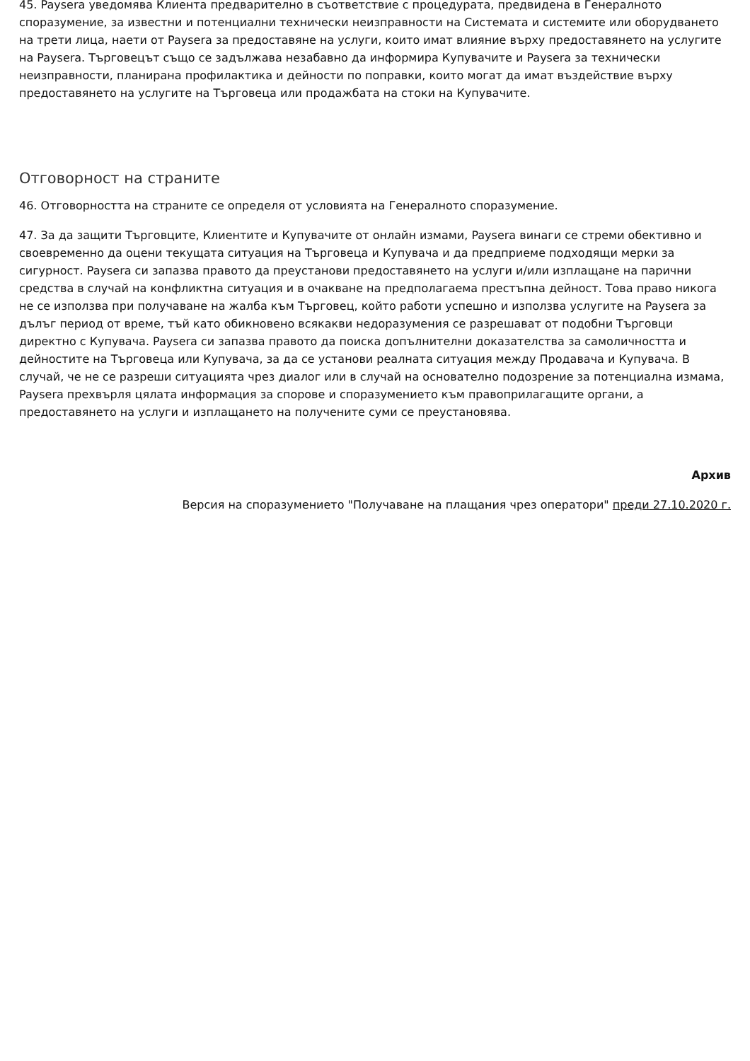45. Paysera уведомява Клиента предварително в съответствие с процедурата, предвидена в Генералното споразумение, за известни и потенциални технически неизправности на Системата и системите или оборудването на трети лица, наети от Paysera за предоставяне на услуги, които имат влияние върху предоставянето на услугите на Paysera. Търговецът също се задължава незабавно да информира Купувачите и Paysera за технически неизправности, планирана профилактика и дейности по поправки, които могат да имат въздействие върху предоставянето на услугите на Търговеца или продажбата на стоки на Купувачите.
Отговорност на страните
46. Отговорността на страните се определя от условията на Генералното споразумение.
47. За да защити Търговците, Клиентите и Купувачите от онлайн измами, Paysera винаги се стреми обективно и своевременно да оцени текущата ситуация на Търговеца и Купувача и да предприеме подходящи мерки за сигурност. Paysera си запазва правото да преустанови предоставянето на услуги и/или изплащане на парични средства в случай на конфликтна ситуация и в очакване на предполагаема престъпна дейност. Това право никога не се използва при получаване на жалба към Търговец, който работи успешно и използва услугите на Paysera за дълъг период от време, тъй като обикновено всякакви недоразумения се разрешават от подобни Търговци директно с Купувача. Paysera си запазва правото да поиска допълнителни доказателства за самоличността и дейностите на Търговеца или Купувача, за да се установи реалната ситуация между Продавача и Купувача. В случай, че не се разреши ситуацията чрез диалог или в случай на основателно подозрение за потенциална измама, Paysera прехвърля цялата информация за спорове и споразумението към правоприлагащите органи, а предоставянето на услуги и изплащането на получените суми се преустановява.
Архив
Версия на споразумението "Получаване на плащания чрез оператори" преди 27.10.2020 г.